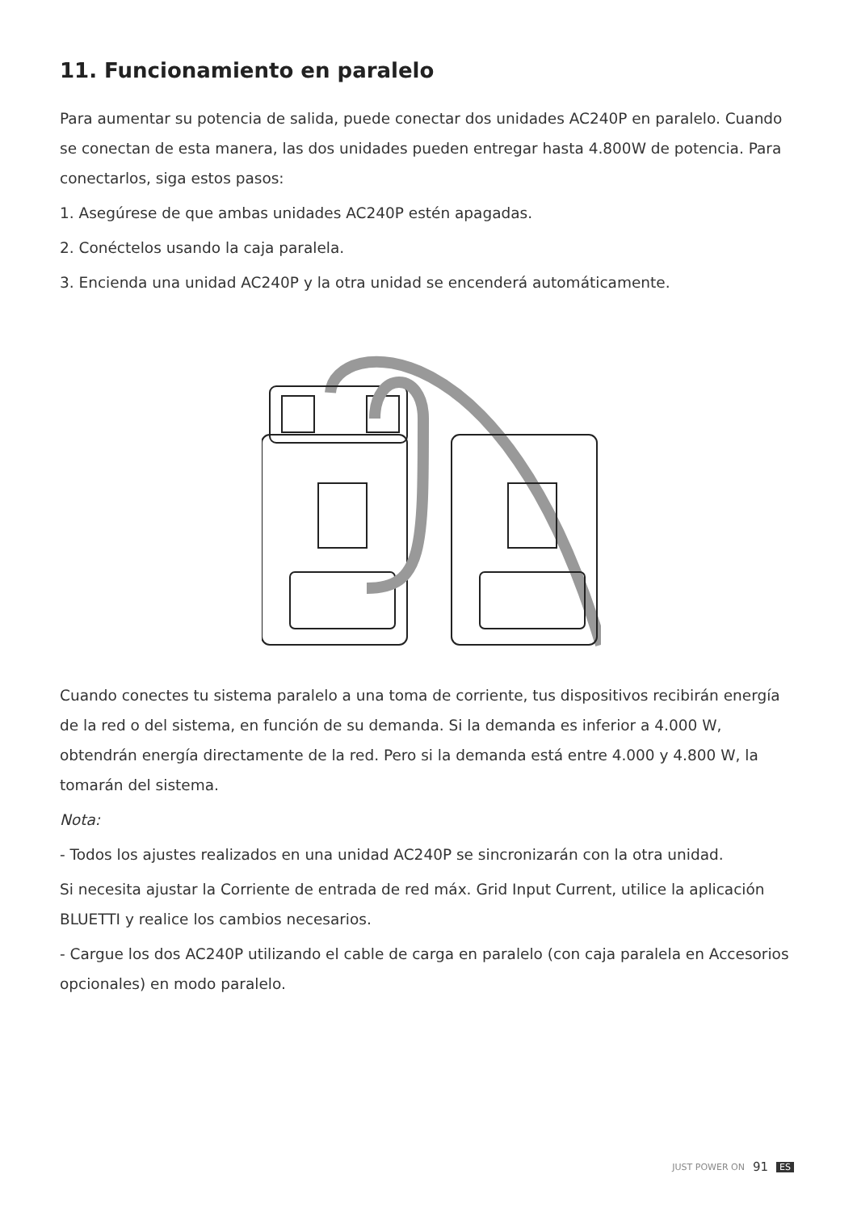11. Funcionamiento en paralelo
Para aumentar su potencia de salida, puede conectar dos unidades AC240P en paralelo. Cuando se conectan de esta manera, las dos unidades pueden entregar hasta 4.800W de potencia. Para conectarlos, siga estos pasos:
1. Asegúrese de que ambas unidades AC240P estén apagadas.
2. Conéctelos usando la caja paralela.
3. Encienda una unidad AC240P y la otra unidad se encenderá automáticamente.
Cuando conectes tu sistema paralelo a una toma de corriente, tus dispositivos recibirán energía de la red o del sistema, en función de su demanda. Si la demanda es inferior a 4.000 W, obtendrán energía directamente de la red. Pero si la demanda está entre 4.000 y 4.800 W, la tomarán del sistema.
Nota:
- Todos los ajustes realizados en una unidad AC240P se sincronizarán con la otra unidad.
Si necesita ajustar la Corriente de entrada de red máx. Grid Input Current, utilice la aplicación BLUETTI y realice los cambios necesarios.
- Cargue los dos AC240P utilizando el cable de carga en paralelo (con caja paralela en Accesorios opcionales) en modo paralelo.
JUST POWER ON 91 ES